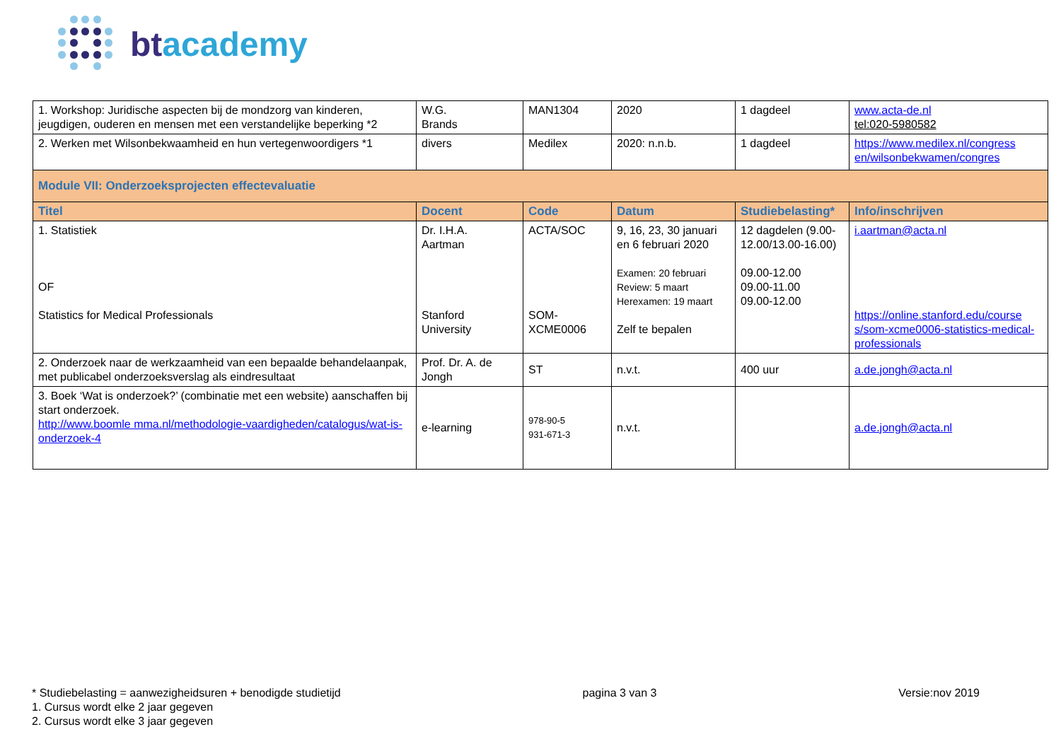btacademy
| 1. Workshop: Juridische aspecten bij de mondzorg van kinderen, jeugdigen, ouderen en mensen met een verstandelijke beperking *2 | W.G. Brands | MAN1304 | 2020 | 1 dagdeel | www.acta-de.nl tel:020-5980582 |
| 2. Werken met Wilsonbekwaamheid en hun vertegenwoordigers *1 | divers | Medilex | 2020: n.n.b. | 1 dagdeel | https://www.medilex.nl/congress en/wilsonbekwamen/congres |
| Module VII: Onderzoeksprojecten effectevaluatie | | | | | |
| Titel | Docent | Code | Datum | Studiebelasting* | Info/inschrijven |
| 1. Statistiek OF Statistics for Medical Professionals | Dr. I.H.A. Aartman Stanford University | ACTA/SOC SOM- XCME0006 | 9, 16, 23, 30 januari en 6 februari 2020 Examen: 20 februari Review: 5 maart Herexamen: 19 maart Zelf te bepalen | 12 dagdelen (9.00-12.00/13.00-16.00) 09.00-12.00 09.00-11.00 09.00-12.00 | i.aartman@acta.nl https://online.stanford.edu/course s/som-xcme0006-statistics-medical-professionals |
| 2. Onderzoek naar de werkzaamheid van een bepaalde behandelaanpak, met publicabel onderzoeksverslag als eindresultaat | Prof. Dr. A. de Jongh | ST | n.v.t. | 400 uur | a.de.jongh@acta.nl |
| 3. Boek ‘Wat is onderzoek?’ (combinatie met een website) aanschaffen bij start onderzoek. http://www.boomle mma.nl/methodologie-vaardigheden/catalogus/wat-is-onderzoek-4 | e-learning | 978-90-5 931-671-3 | n.v.t. | | a.de.jongh@acta.nl |
* Studiebelasting = aanwezigheidsuren + benodigde studietijd pagina 3 van 3 Versie:nov 2019
1. Cursus wordt elke 2 jaar gegeven
2. Cursus wordt elke 3 jaar gegeven